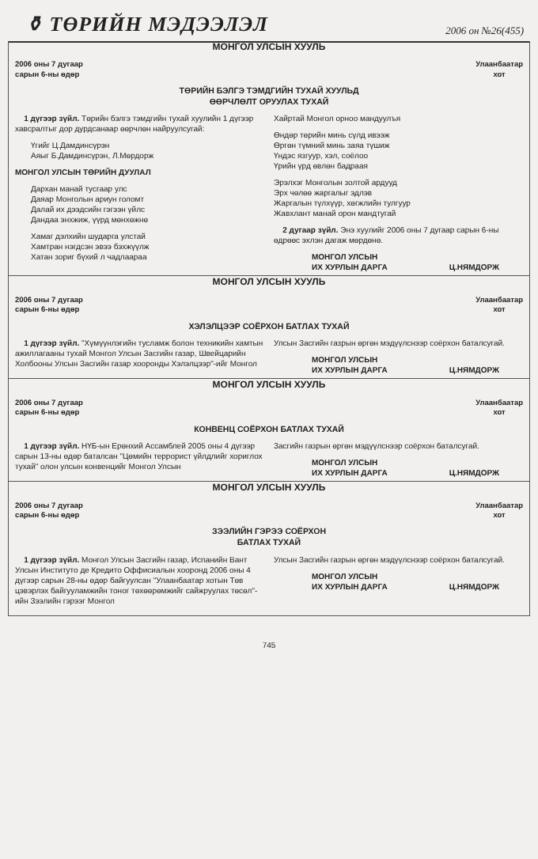⚱ ТӨРИЙН МЭДЭЭЛЭЛ 2006 он №26(455)
МОНГОЛ УЛСЫН ХУУЛЬ
2006 оны 7 дугаар
сарын 6-ны өдөр Улаанбаатар
хот
ТӨРИЙН БЭЛГЭ ТЭМДГИЙН ТУХАЙ ХУУЛЬД
ӨӨРЧЛӨЛТ ОРУУЛАХ ТУХАЙ
1 дүгээр зүйл. Төрийн бэлгэ тэмдгийн тухай хуулийн 1 дүгээр хавсралтыг дор дурдсанаар өөрчлөн найруулсугай:
Үгийг Ц.Дамдинсүрэн
Аяыг Б.Дамдинсүрэн, Л.Мөрдорж
МОНГОЛ УЛСЫН ТӨРИЙН ДУУЛАЛ
Дархан манай тусгаар улс
Даяар Монголын ариун голомт
Далай их дээдсийн гэгээн үйлс
Дандаа энхжиж, үүрд мөнхөжнө
Хамаг дэлхийн шударга улстай
Хамтран нэгдсэн эвээ бэхжүүлж
Хатан зориг бүхий л чадлаараа
Хайртай Монгол орноо мандуулъя
Өндөр төрийн минь сүлд ивээж
Өргөн түмний минь заяа түшиж
Үндэс язгуур, хэл, соёлоо
Үрийн үрд өвлөн бадраая
Эрэлхэг Монголын золтой ардууд
Эрх чөлөө жаргалыг эдлэв
Жаргалын түлхүүр, хөгжлийн тулгуур
Жавхлант манай орон мандтугай
2 дугаар зүйл. Энэ хуулийг 2006 оны 7 дугаар сарын 6-ны өдрөөс эхлэн дагаж мөрдөнө.
МОНГОЛ УЛСЫН
ИХ ХУРЛЫН ДАРГА
Ц.НЯМДОРЖ
МОНГОЛ УЛСЫН ХУУЛЬ
2006 оны 7 дугаар
сарын 6-ны өдөр Улаанбаатар
хот
ХЭЛЭЛЦЭЭР СОЁРХОН БАТЛАХ ТУХАЙ
1 дүгээр зүйл. "Хүмүүнлэгийн тусламж болон техникийн хамтын ажиллагааны тухай Монгол Улсын Засгийн газар, Швейцарийн Холбооны Улсын Засгийн газар хооронды Хэлэлцээр"-ийг Монгол
Улсын Засгийн газрын өргөн мэдүүлснээр соёрхон баталсугай.
МОНГОЛ УЛСЫН
ИХ ХУРЛЫН ДАРГА
Ц.НЯМДОРЖ
МОНГОЛ УЛСЫН ХУУЛЬ
2006 оны 7 дугаар
сарын 6-ны өдөр Улаанбаатар
хот
КОНВЕНЦ СОЁРХОН БАТЛАХ ТУХАЙ
1 дүгээр зүйл. НҮБ-ын Ерөнхий Ассамблей 2005 оны 4 дүгээр сарын 13-ны өдөр баталсан "Цөмийн террорист үйлдлийг хориглох тухай" олон улсын конвенцийг Монгол Улсын
Засгийн газрын өргөн мэдүүлснээр соёрхон баталсугай.
МОНГОЛ УЛСЫН
ИХ ХУРЛЫН ДАРГА
Ц.НЯМДОРЖ
МОНГОЛ УЛСЫН ХУУЛЬ
2006 оны 7 дугаар
сарын 6-ны өдөр Улаанбаатар
хот
ЗЭЭЛИЙН ГЭРЭЭ СОЁРХОН
БАТЛАХ ТУХАЙ
1 дүгээр зүйл. Монгол Улсын Засгийн газар, Испанийн Вант Улсын Институто де Кредито Оффисиалын хооронд 2006 оны 4 дүгээр сарын 28-ны өдөр байгуулсан "Улаанбаатар хотын Төв цэвэрлэх байгууламжийн тоног төхөөрөмжийг сайжруулах төсөл"-ийн Зээлийн гэрээг Монгол
Улсын Засгийн газрын өргөн мэдүүлснээр соёрхон баталсугай.
МОНГОЛ УЛСЫН
ИХ ХУРЛЫН ДАРГА
Ц.НЯМДОРЖ
745